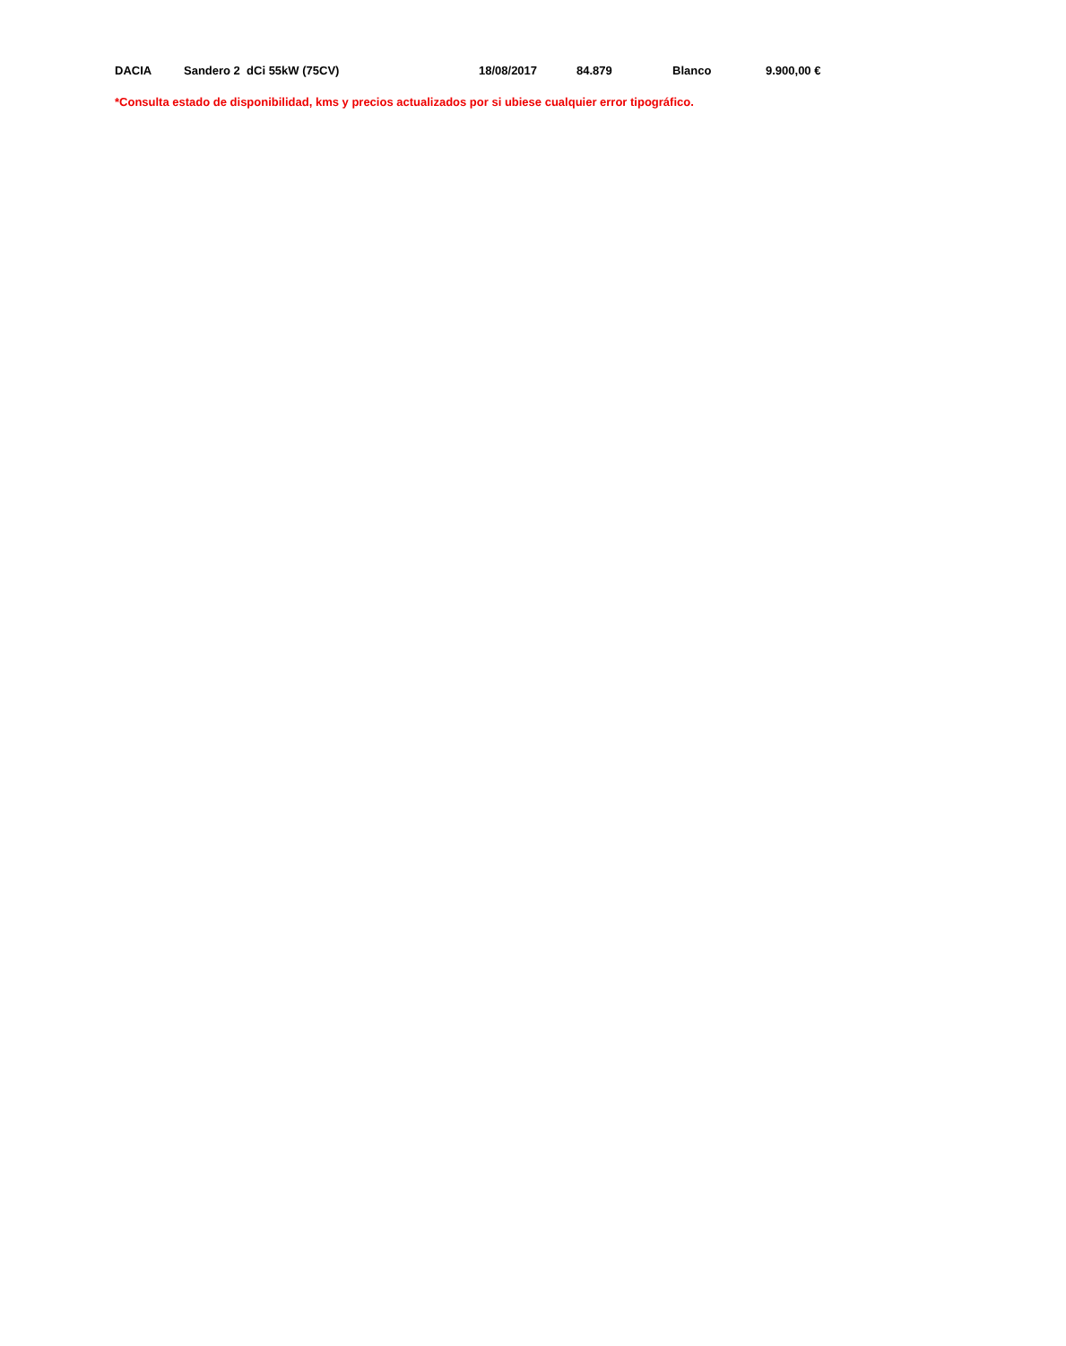| DACIA | Sandero 2 dCi 55kW (75CV) | 18/08/2017 | 84.879 | Blanco | 9.900,00 € |
*Consulta estado de disponibilidad, kms y precios actualizados por si ubiese cualquier error tipográfico.